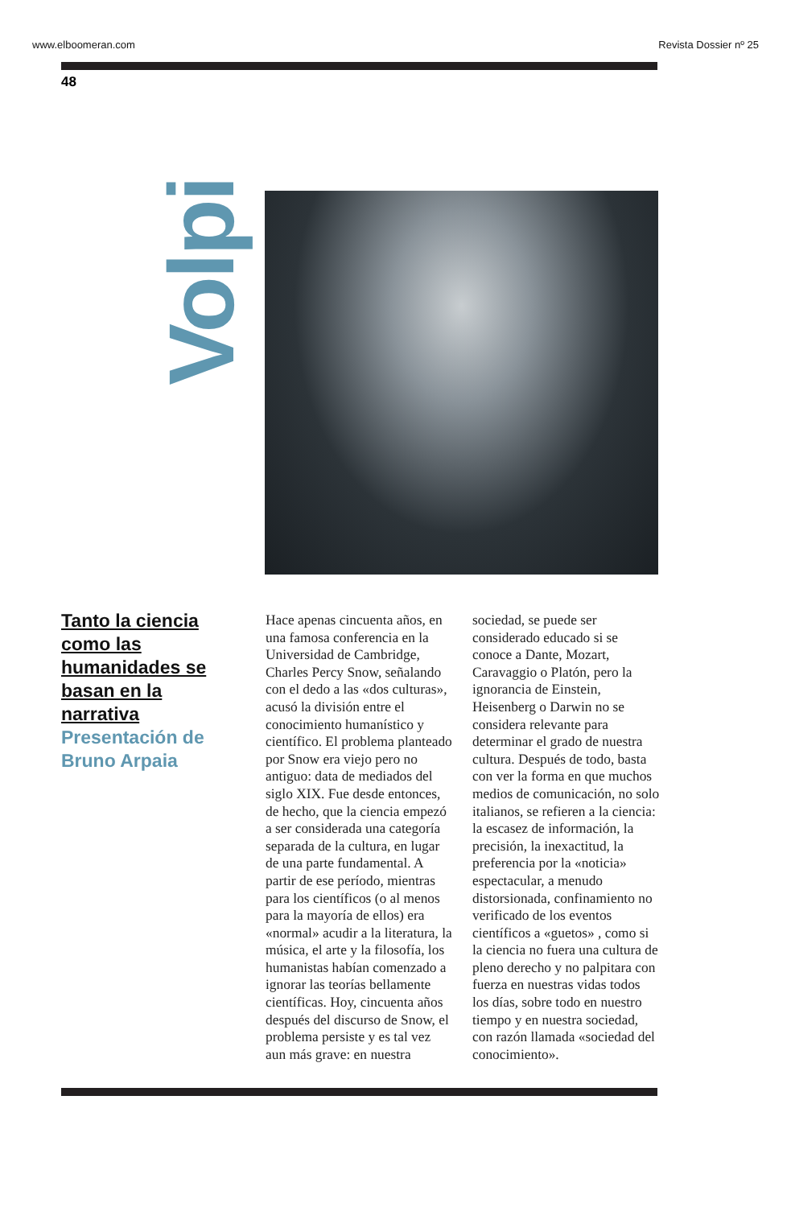www.elboomeran.com Revista Dossier nº 25
48
Volpi
Tanto la ciencia como las humanidades se basan en la narrativa
Presentación de Bruno Arpaia
Hace apenas cincuenta años, en una famosa conferencia en la Universidad de Cambridge, Charles Percy Snow, señalando con el dedo a las «dos culturas», acusó la división entre el conocimiento humanístico y científico. El problema planteado por Snow era viejo pero no antiguo: data de mediados del siglo XIX. Fue desde entonces, de hecho, que la ciencia empezó a ser considerada una categoría separada de la cultura, en lugar de una parte fundamental. A partir de ese período, mientras para los científicos (o al menos para la mayoría de ellos) era «normal» acudir a la literatura, la música, el arte y la filosofía, los humanistas habían comenzado a ignorar las teorías bellamente científicas. Hoy, cincuenta años después del discurso de Snow, el problema persiste y es tal vez aun más grave: en nuestra sociedad, se puede ser considerado educado si se conoce a Dante, Mozart, Caravaggio o Platón, pero la ignorancia de Einstein, Heisenberg o Darwin no se considera relevante para determinar el grado de nuestra cultura. Después de todo, basta con ver la forma en que muchos medios de comunicación, no solo italianos, se refieren a la ciencia: la escasez de información, la precisión, la inexactitud, la preferencia por la «noticia» espectacular, a menudo distorsionada, confinamiento no verificado de los eventos científicos a «guetos» , como si la ciencia no fuera una cultura de pleno derecho y no palpitara con fuerza en nuestras vidas todos los días, sobre todo en nuestro tiempo y en nuestra sociedad, con razón llamada «sociedad del conocimiento».